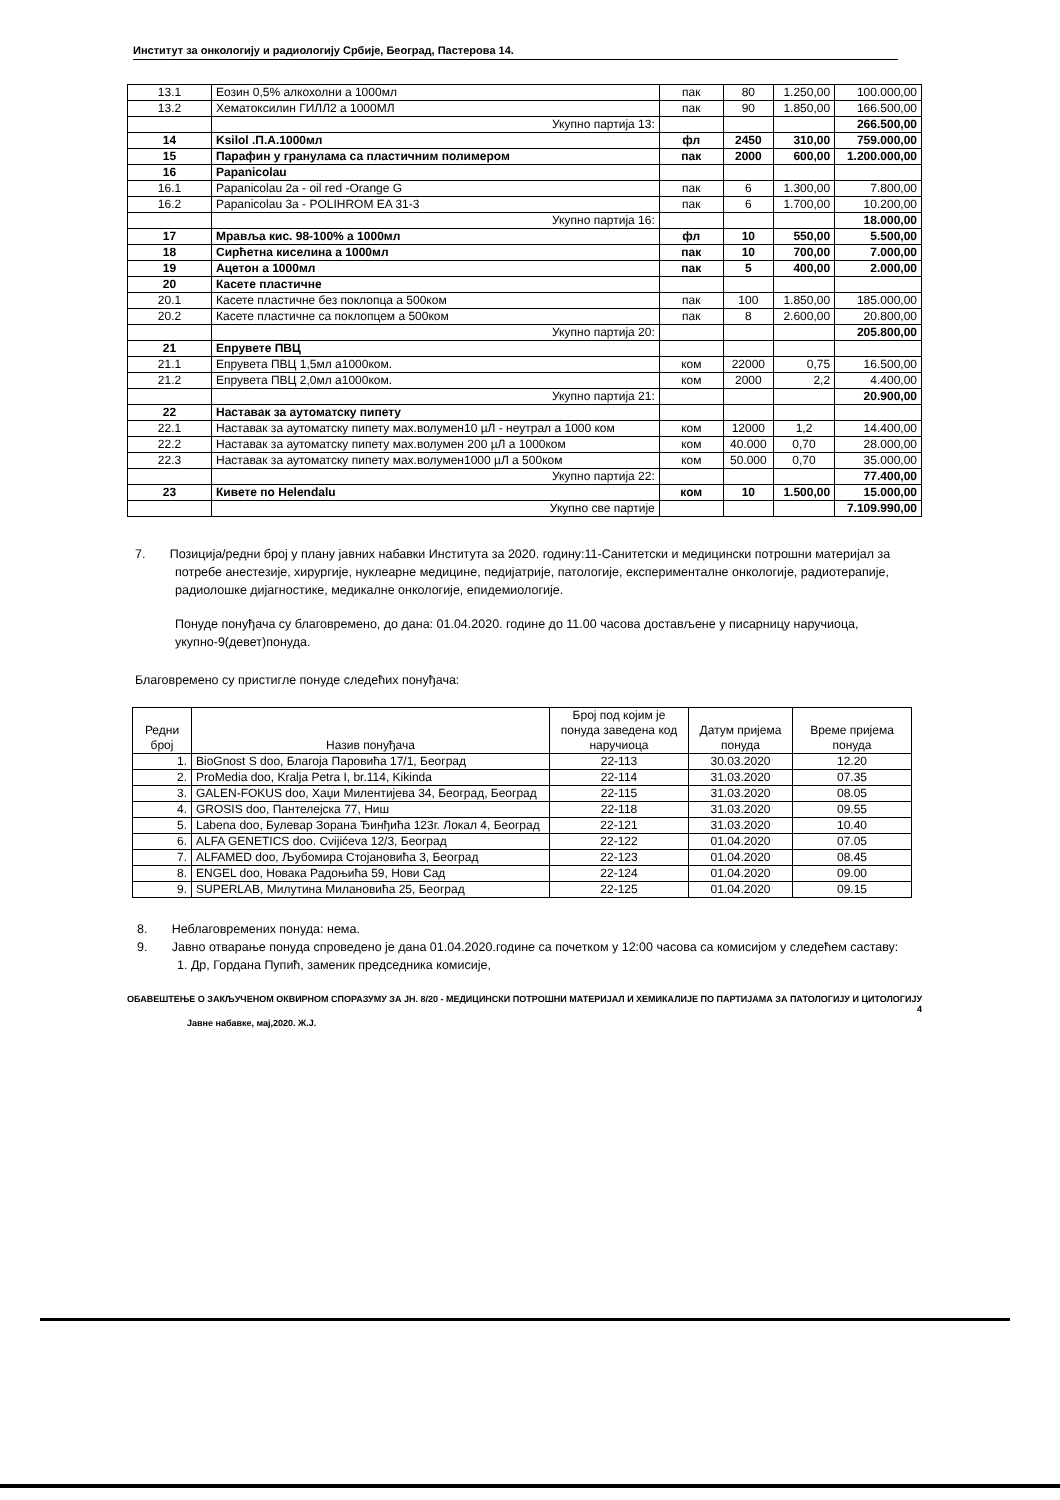Институт за онкологију и радиологију Србије, Београд, Пастерова 14.
| 13.1 | Еозин 0,5% алкохолни a 1000мл | пак | 80 | 1.250,00 | 100.000,00 |
| 13.2 | Хематоксилин ГИЛЛ2 а 1000МЛ | пак | 90 | 1.850,00 | 166.500,00 |
| | Укупно партија 13: | | | | 266.500,00 |
| 14 | Ksilol .П.А.1000мл | фл | 2450 | 310,00 | 759.000,00 |
| 15 | Парафин у гранулама са пластичним полимером | пак | 2000 | 600,00 | 1.200.000,00 |
| 16 | Papanicolau | | | | |
| 16.1 | Papanicolau 2a - oil red -Orange G | пак | 6 | 1.300,00 | 7.800,00 |
| 16.2 | Papanicolau 3a - POLIHROM EA 31-3 | пак | 6 | 1.700,00 | 10.200,00 |
| | Укупно партија 16: | | | | 18.000,00 |
| 17 | Мравља кис. 98-100% а 1000мл | фл | 10 | 550,00 | 5.500,00 |
| 18 | Сирћетна киселина а 1000мл | пак | 10 | 700,00 | 7.000,00 |
| 19 | Ацетон а 1000мл | пак | 5 | 400,00 | 2.000,00 |
| 20 | Касете пластичне | | | | |
| 20.1 | Касете пластичне без поклопца а 500ком | пак | 100 | 1.850,00 | 185.000,00 |
| 20.2 | Касете пластичне са поклопцем а 500ком | пак | 8 | 2.600,00 | 20.800,00 |
| | Укупно партија 20: | | | | 205.800,00 |
| 21 | Епрувете ПВЦ | | | | |
| 21.1 | Епрувета ПВЦ 1,5мл а1000ком. | ком | 22000 | 0,75 | 16.500,00 |
| 21.2 | Епрувета ПВЦ 2,0мл а1000ком. | ком | 2000 | 2,2 | 4.400,00 |
| | Укупно партија 21: | | | | 20.900,00 |
| 22 | Наставак за аутоматску пипету | | | | |
| 22.1 | Наставак за аутоматску пипету мах.волумен10 µЛ - неутрал а 1000 ком | ком | 12000 | 1,2 | 14.400,00 |
| 22.2 | Наставак за аутоматску пипету мах.волумен 200 µЛ а 1000ком | ком | 40.000 | 0,70 | 28.000,00 |
| 22.3 | Наставак за аутоматску пипету мах.волумен1000 µЛ а 500ком | ком | 50.000 | 0,70 | 35.000,00 |
| | Укупно партија 22: | | | | 77.400,00 |
| 23 | Кивете по Helendalu | ком | 10 | 1.500,00 | 15.000,00 |
| | Укупно све партије | | | | 7.109.990,00 |
7. Позиција/редни број у плану јавних набавки Института за 2020. годину:11-Санитетски и медицински потрошни материјал за потребе анестезије, хирургије, нуклеарне медицине, педијатрије, патологије, експерименталне онкологије, радиотерапије, радиолошке дијагностике, медикалне онкологије, епидемиологије.
Понуде понуђача су благовремено, до дана: 01.04.2020. године до 11.00 часова достављене у писарницу наручиоца, укупно-9(девет)понуда.
Благовремено су пристигле понуде следећих понуђача:
| Редни број | Назив понуђача | Број под којим је понуда заведена код наручиоца | Датум пријема понуда | Време пријема понуда |
| --- | --- | --- | --- | --- |
| 1. | BioGnost S doo, Благоја Паровића 17/1, Београд | 22-113 | 30.03.2020 | 12.20 |
| 2. | ProMedia doo, Kralja Petra I, br.114, Kikinda | 22-114 | 31.03.2020 | 07.35 |
| 3. | GALEN-FOKUS doo, Хаџи Милентијева 34, Београд, Београд | 22-115 | 31.03.2020 | 08.05 |
| 4. | GROSIS doo, Пантелејска 77, Ниш | 22-118 | 31.03.2020 | 09.55 |
| 5. | Labena doo, Булевар Зорана Ђинђића 123г. Локал 4, Београд | 22-121 | 31.03.2020 | 10.40 |
| 6. | ALFA GENETICS doo. Cvijićeva 12/3, Београд | 22-122 | 01.04.2020 | 07.05 |
| 7. | ALFAMED doo, Љубомира Стојановића 3, Београд | 22-123 | 01.04.2020 | 08.45 |
| 8. | ENGEL doo, Новака Радоњића 59, Нови Сад | 22-124 | 01.04.2020 | 09.00 |
| 9. | SUPERLAB, Милутина Милановића 25, Београд | 22-125 | 01.04.2020 | 09.15 |
8. Неблаговремених понуда: нема.
9. Јавно отварање понуда спроведено је дана 01.04.2020.године са почетком у 12:00 часова са комисијом у следећем саставу:
1. Др, Гордана Пупић, заменик председника комисије,
ОБАВЕШТЕЊЕ О ЗАКЉУЧЕНОМ ОКВИРНОМ СПОРАЗУМУ ЗА ЈН. 8/20 - МЕДИЦИНСКИ ПОТРОШНИ МАТЕРИЈАЛ И ХЕМИКАЛИЈЕ ПО ПАРТИЈАМА ЗА ПАТОЛОГИЈУ И ЦИТОЛОГИЈУ 4
Јавне набавке, мај,2020. Ж.Ј.